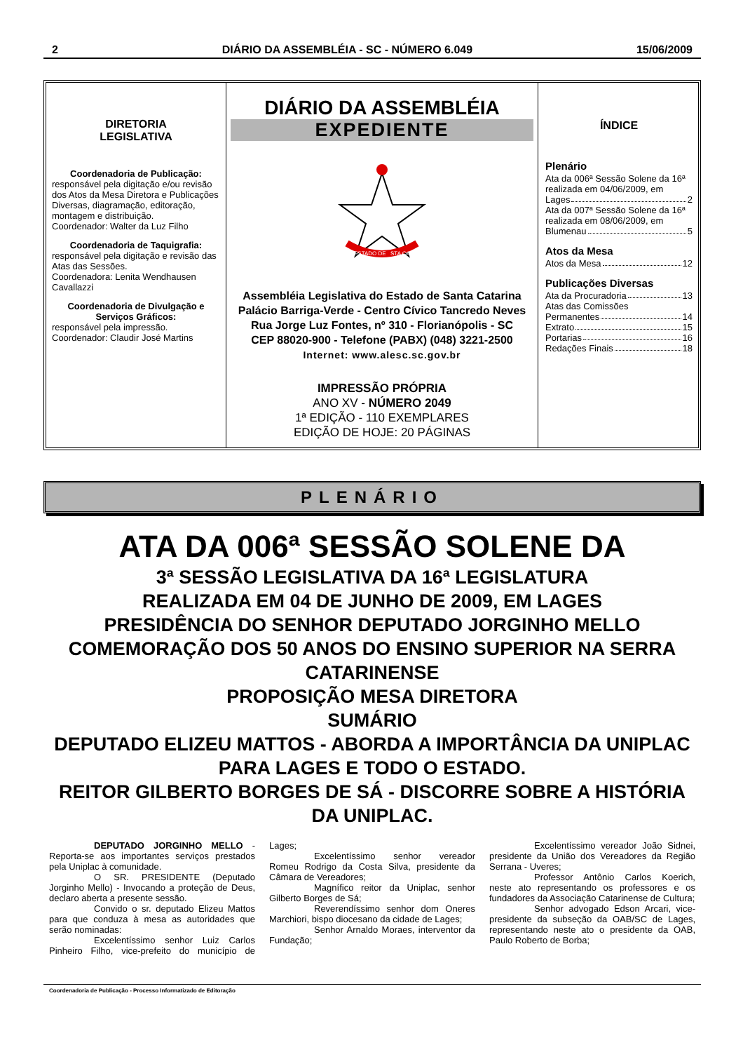2 DIÁRIO DA ASSEMBLÉIA - SC - NÚMERO 6.049 15/06/2009
DIRETORIA
LEGISLATIVA
Coordenadoria de Publicação:
responsável pela digitação e/ou revisão dos Atos da Mesa Diretora e Publicações Diversas, diagramação, editoração, montagem e distribuição.
Coordenador: Walter da Luz Filho
Coordenadoria de Taquigrafia:
responsável pela digitação e revisão das Atas das Sessões.
Coordenadora: Lenita Wendhausen Cavallazzi
Coordenadoria de Divulgação e Serviços Gráficos:
responsável pela impressão.
Coordenador: Claudir José Martins
DIÁRIO DA ASSEMBLÉIA
EXPEDIENTE
ESTADO DE
STA CATARINA
Assembléia Legislativa do Estado de Santa Catarina
Palácio Barriga-Verde - Centro Cívico Tancredo Neves
Rua Jorge Luz Fontes, nº 310 - Florianópolis - SC
CEP 88020-900 - Telefone (PABX) (048) 3221-2500
Internet: www.alesc.sc.gov.br
IMPRESSÃO PRÓPRIA
ANO XV - NÚMERO 2049
1ª EDIÇÃO - 110 EXEMPLARES
EDIÇÃO DE HOJE: 20 PÁGINAS
ÍNDICE
Plenário
Ata da 006ª Sessão Solene da 16ª realizada em 04/06/2009, em
Lages 2
Ata da 007ª Sessão Solene da 16ª realizada em 08/06/2009, em
Blumenau 5
Atos da Mesa
Atos da Mesa 12
Publicações Diversas
Ata da Procuradoria 13
Atas das Comissões
Permanentes 14
Extrato 15
Portarias 16
Redações Finais 18
PLENÁRIO
ATA DA 006ª SESSÃO SOLENE DA
3ª SESSÃO LEGISLATIVA DA 16ª LEGISLATURA
REALIZADA EM 04 DE JUNHO DE 2009, EM LAGES
PRESIDÊNCIA DO SENHOR DEPUTADO JORGINHO MELLO
COMEMORAÇÃO DOS 50 ANOS DO ENSINO SUPERIOR NA SERRA CATARINENSE
PROPOSIÇÃO MESA DIRETORA
SUMÁRIO
DEPUTADO ELIZEU MATTOS - ABORDA A IMPORTÂNCIA DA UNIPLAC PARA LAGES E TODO O ESTADO.
REITOR GILBERTO BORGES DE SÁ - DISCORRE SOBRE A HISTÓRIA DA UNIPLAC.
DEPUTADO JORGINHO MELLO - Reporta-se aos importantes serviços prestados pela Uniplac à comunidade.
O SR. PRESIDENTE (Deputado Jorginho Mello) - Invocando a proteção de Deus, declaro aberta a presente sessão.
Convido o sr. deputado Elizeu Mattos para que conduza à mesa as autoridades que serão nominadas:
Excelentíssimo senhor Luiz Carlos Pinheiro Filho, vice-prefeito do município de Lages;
Excelentíssimo senhor vereador Romeu Rodrigo da Costa Silva, presidente da Câmara de Vereadores;
Magnífico reitor da Uniplac, senhor Gilberto Borges de Sá;
Reverendíssimo senhor dom Oneres Marchiori, bispo diocesano da cidade de Lages;
Senhor Arnaldo Moraes, interventor da Fundação;
Excelentíssimo vereador João Sidnei, presidente da União dos Vereadores da Região Serrana - Uveres;
Professor Antônio Carlos Koerich, neste ato representando os professores e os fundadores da Associação Catarinense de Cultura;
Senhor advogado Edson Arcari, vice-presidente da subseção da OAB/SC de Lages, representando neste ato o presidente da OAB, Paulo Roberto de Borba;
Coordenadoria de Publicação - Processo Informatizado de Editoração